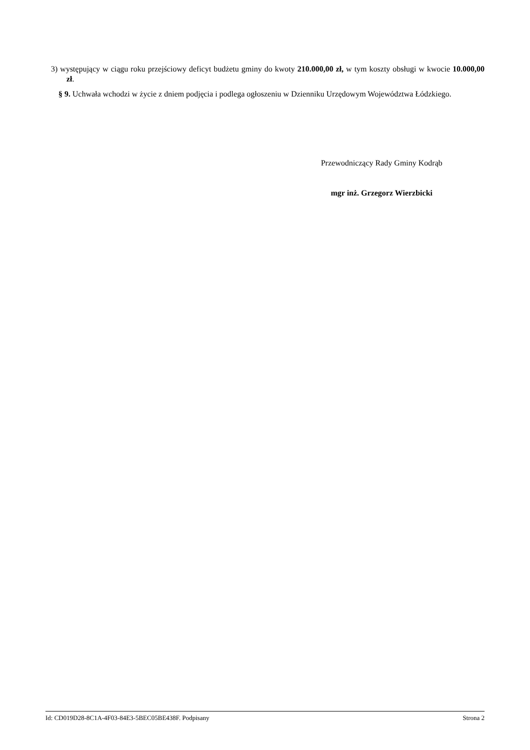3) występujący w ciągu roku przejściowy deficyt budżetu gminy do kwoty 210.000,00 zł, w tym koszty obsługi w kwocie 10.000,00 zł.
§ 9. Uchwała wchodzi w życie z dniem podjęcia i podlega ogłoszeniu w Dzienniku Urzędowym Województwa Łódzkiego.
Przewodniczący Rady Gminy Kodrąb
mgr inż. Grzegorz Wierzbicki
Id: CD019D28-8C1A-4F03-84E3-5BEC05BE438F. Podpisany Strona 2